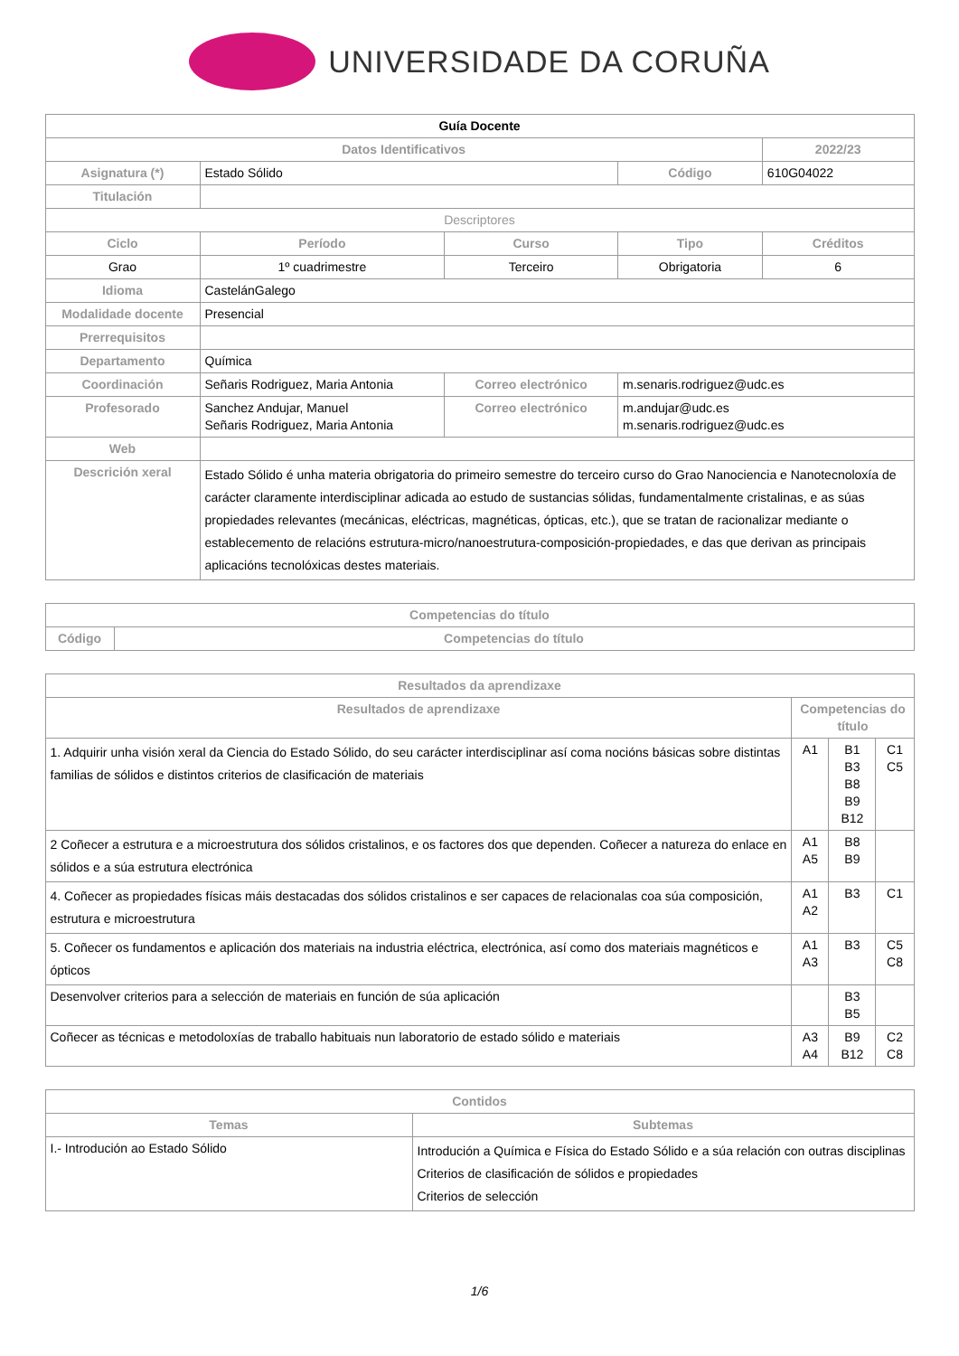UNIVERSIDADE DA CORUÑA
| Guía Docente | | | | | |
| --- | --- | --- | --- | --- | --- |
| Datos Identificativos | | | | | 2022/23 |
| Asignatura (*) | Estado Sólido | | | Código | 610G04022 |
| Titulación | | | | | |
| Descriptores | | | | | |
| Ciclo | | Período | Curso | Tipo | Créditos |
| Grao | | 1º cuadrimestre | Terceiro | Obrigatoria | 6 |
| Idioma | CastelánGalego | | | | |
| Modalidade docente | Presencial | | | | |
| Prerrequisitos | | | | | |
| Departamento | Química | | | | |
| Coordinación | Señaris Rodriguez, Maria Antonia | | Correo electrónico | m.senaris.rodriguez@udc.es | |
| Profesorado | Sanchez Andujar, Manuel Señaris Rodriguez, Maria Antonia | | Correo electrónico | m.andujar@udc.es m.senaris.rodriguez@udc.es | |
| Web | | | | | |
| Descrición xeral | Estado Sólido é unha materia obrigatoria do primeiro semestre do terceiro curso do Grao Nanociencia e Nanotecnoloxía de carácter claramente interdisciplinar adicada ao estudo de sustancias sólidas, fundamentalmente cristalinas, e as súas propiedades relevantes (mecánicas, eléctricas, magnéticas, ópticas, etc.), que se tratan de racionalizar mediante o establecemento de relacións estrutura-micro/nanoestrutura-composición-propiedades, e das que derivan as principais aplicacións tecnolóxicas destes materiais. | | | | |
| Competencias do título | |
| --- | --- |
| Código | Competencias do título |
| Resultados da aprendizaxe | | | |
| --- | --- | --- | --- |
| Resultados de aprendizaxe | Competencias do título | | |
| 1. Adquirir unha visión xeral da Ciencia do Estado Sólido, do seu carácter interdisciplinar así coma nocións básicas sobre distintas familias de sólidos e distintos criterios de clasificación de materiais | A1 | B1 B3 B8 B9 B12 | C1 C5 |
| 2 Coñecer a estrutura e a microestrutura dos sólidos cristalinos, e os factores dos que dependen. Coñecer a natureza do enlace en sólidos e a súa estrutura electrónica | A1 A5 | B8 B9 | |
| 4. Coñecer as propiedades físicas máis destacadas dos sólidos cristalinos e ser capaces de relacionalas coa súa composición, estrutura e microestrutura | A1 A2 | B3 | C1 |
| 5. Coñecer os fundamentos e aplicación dos materiais na industria eléctrica, electrónica, así como dos materiais magnéticos e ópticos | A1 A3 | B3 | C5 C8 |
| Desenvolver criterios para a selección de materiais en función de súa aplicación | | B3 B5 | |
| Coñecer as técnicas e metodoloxías de traballo habituais nun laboratorio de estado sólido e materiais | A3 A4 | B9 B12 | C2 C8 |
| Contidos | |
| --- | --- |
| Temas | Subtemas |
| I.- Introdución ao Estado Sólido | Introdución a Química e Física do Estado Sólido e a súa relación con outras disciplinas Criterios de clasificación de sólidos e propiedades Criterios de selección |
1/6